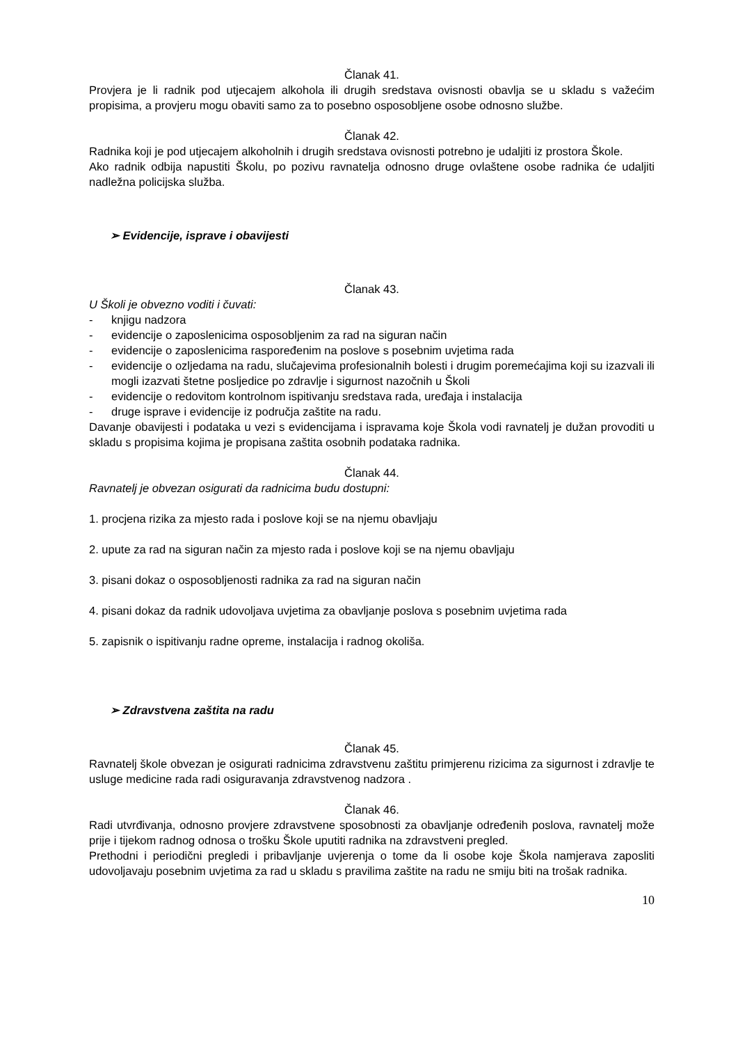Članak 41.
Provjera je li radnik pod utjecajem alkohola ili drugih sredstava ovisnosti obavlja se u skladu s važećim propisima, a provjeru mogu obaviti samo za to posebno osposobljene osobe odnosno službe.
Članak 42.
Radnika koji je pod utjecajem alkoholnih i drugih sredstava ovisnosti potrebno je udaljiti iz prostora Škole.
Ako radnik odbija napustiti Školu, po pozivu ravnatelja odnosno druge ovlaštene osobe radnika će udaljiti nadležna policijska služba.
➢ Evidencije, isprave i obavijesti
Članak 43.
U Školi je obvezno voditi i čuvati:
- knjigu nadzora
- evidencije o zaposlenicima osposobljenim za rad na siguran način
- evidencije o zaposlenicima raspoređenim na poslove s posebnim uvjetima rada
- evidencije o ozljedama na radu, slučajevima profesionalnih bolesti i drugim poremećajima koji su izazvali ili mogli izazvati štetne posljedice po zdravlje i sigurnost nazočnih u Školi
- evidencije o redovitom kontrolnom ispitivanju sredstava rada, uređaja i instalacija
- druge isprave i evidencije iz područja zaštite na radu.
Davanje obavijesti i podataka u vezi s evidencijama i ispravama koje Škola vodi ravnatelj je dužan provoditi u skladu s propisima kojima je propisana zaštita osobnih podataka radnika.
Članak 44.
Ravnatelj je obvezan osigurati da radnicima budu dostupni:
1. procjena rizika za mjesto rada i poslove koji se na njemu obavljaju
2. upute za rad na siguran način za mjesto rada i poslove koji se na njemu obavljaju
3. pisani dokaz o osposobljenosti radnika za rad na siguran način
4. pisani dokaz da radnik udovoljava uvjetima za obavljanje poslova s posebnim uvjetima rada
5. zapisnik o ispitivanju radne opreme, instalacija i radnog okoliša.
➢ Zdravstvena zaštita na radu
Članak 45.
Ravnatelj škole obvezan je osigurati radnicima zdravstvenu zaštitu primjerenu rizicima za sigurnost i zdravlje te usluge medicine rada radi osiguravanja zdravstvenog nadzora .
Članak 46.
Radi utvrđivanja, odnosno provjere zdravstvene sposobnosti za obavljanje određenih poslova, ravnatelj može prije i tijekom radnog odnosa o trošku Škole uputiti radnika na zdravstveni pregled.
Prethodni i periodični pregledi i pribavljanje uvjerenja o tome da li osobe koje Škola namjerava zaposliti udovoljavaju posebnim uvjetima za rad u skladu s pravilima zaštite na radu ne smiju biti na trošak radnika.
10